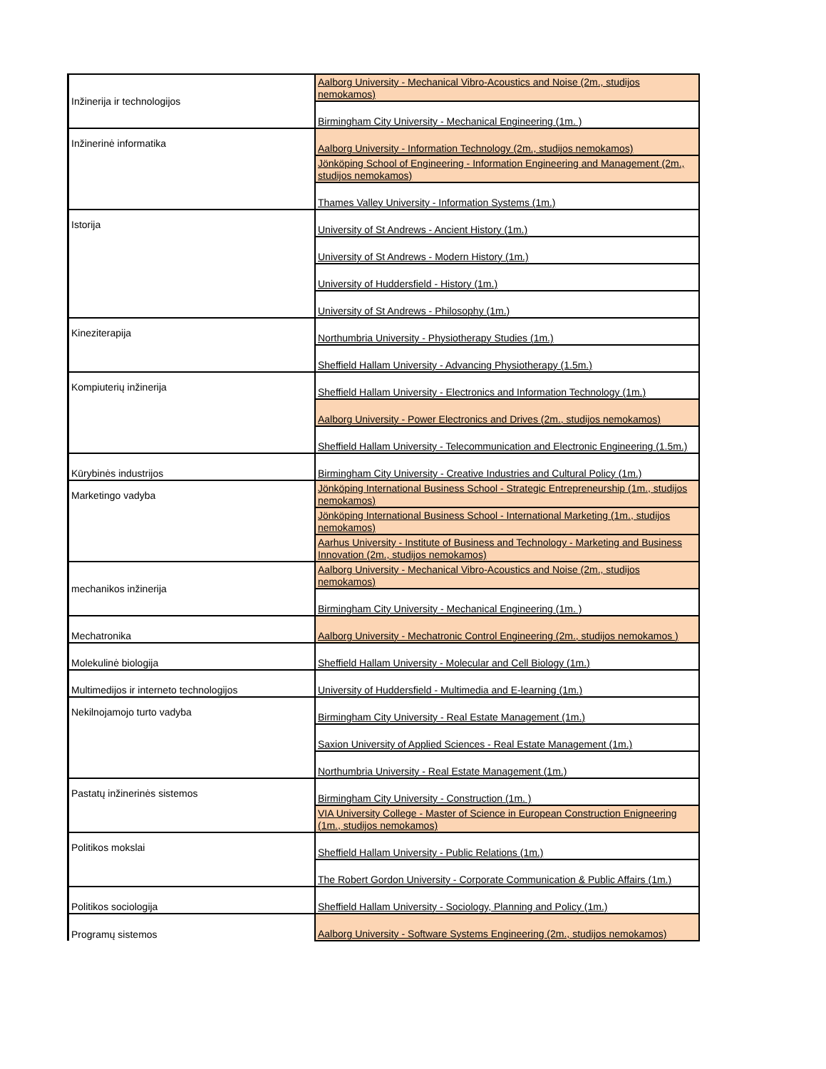| Inžinerija ir technologijos | Aalborg University - Mechanical Vibro-Acoustics and Noise (2m., studijos nemokamos) |
| | Birmingham City University - Mechanical Engineering (1m. ) |
| Inžinerinė informatika | Aalborg University - Information Technology (2m., studijos nemokamos) |
| | Jönköping School of Engineering - Information Engineering and Management (2m., studijos nemokamos) |
| | Thames Valley University - Information Systems (1m.) |
| Istorija | University of St Andrews - Ancient History (1m.) |
| | University of St Andrews - Modern History (1m.) |
| | University of Huddersfield - History (1m.) |
| | University of St Andrews - Philosophy (1m.) |
| Kineziterapija | Northumbria University - Physiotherapy Studies (1m.) |
| | Sheffield Hallam University - Advancing Physiotherapy (1.5m.) |
| Kompiuterių inžinerija | Sheffield Hallam University - Electronics and Information Technology (1m.) |
| | Aalborg University - Power Electronics and Drives (2m., studijos nemokamos) |
| | Sheffield Hallam University - Telecommunication and Electronic Engineering (1.5m.) |
| Kūrybinės industrijos | Birmingham City University - Creative Industries and Cultural Policy (1m.) |
| Marketingo vadyba | Jönköping International Business School - Strategic Entrepreneurship (1m., studijos nemokamos) |
| | Jönköping International Business School - International Marketing (1m., studijos nemokamos) |
| | Aarhus University - Institute of Business and Technology - Marketing and Business Innovation (2m., studijos nemokamos) |
| mechanikos inžinerija | Aalborg University - Mechanical Vibro-Acoustics and Noise (2m., studijos nemokamos) |
| | Birmingham City University - Mechanical Engineering (1m. ) |
| Mechatronika | Aalborg University - Mechatronic Control Engineering (2m., studijos nemokamos ) |
| Molekulinė biologija | Sheffield Hallam University - Molecular and Cell Biology (1m.) |
| Multimedijos ir interneto technologijos | University of Huddersfield - Multimedia and E-learning (1m.) |
| Nekilnojamojo turto vadyba | Birmingham City University - Real Estate Management (1m.) |
| | Saxion University of Applied Sciences - Real Estate Management (1m.) |
| | Northumbria University - Real Estate Management (1m.) |
| Pastatų inžinerinės sistemos | Birmingham City University - Construction (1m. ) |
| | VIA University College - Master of Science in European Construction Enigneering (1m., studijos nemokamos) |
| Politikos mokslai | Sheffield Hallam University - Public Relations (1m.) |
| | The Robert Gordon University - Corporate Communication & Public Affairs (1m.) |
| Politikos sociologija | Sheffield Hallam University - Sociology, Planning and Policy (1m.) |
| Programų sistemos | Aalborg University - Software Systems Engineering (2m., studijos nemokamos) |